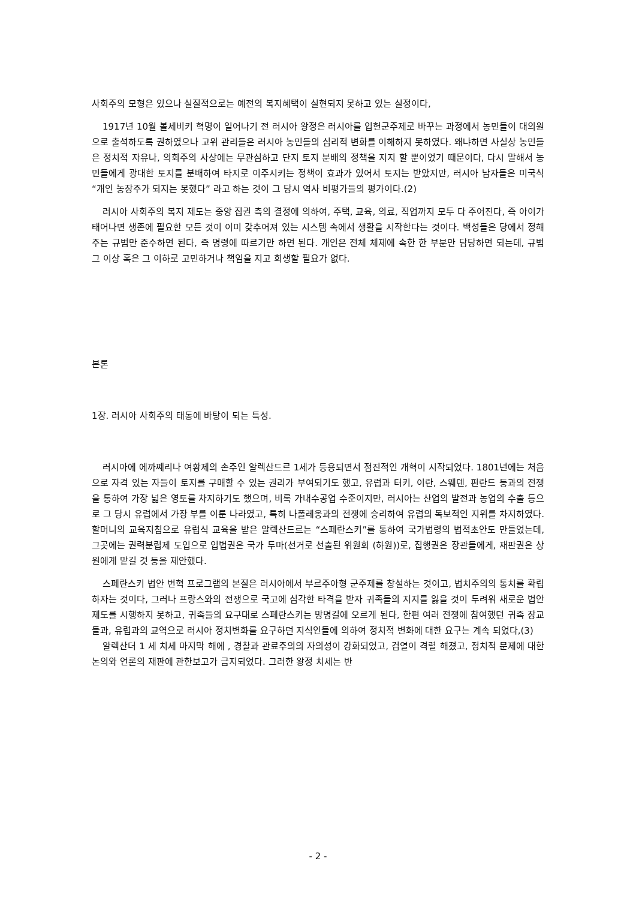사회주의 모형은 있으나 실질적으로는 예전의 복지혜택이 실현되지 못하고 있는 실정이다,
1917년 10월 볼세비키 혁명이 일어나기 전 러시아 왕정은 러시아를 입헌군주제로 바꾸는 과정에서 농민들이 대의원으로 출석하도록 권하였으나 고위 관리들은 러시아 농민들의 심리적 변화를 이해하지 못하였다. 왜냐하면 사실상 농민들은 정치적 자유나, 의회주의 사상에는 무관심하고 단지 토지 분배의 정책을 지지 할 뿐이었기 때문이다, 다시 말해서 농민들에게 광대한 토지를 분배하여 타지로 이주시키는 정책이 효과가 있어서 토지는 받았지만, 러시아 남자들은 미국식 “개인 농장주가 되지는 못했다” 라고 하는 것이 그 당시 역사 비평가들의 평가이다.(2)
러시아 사회주의 복지 제도는 중앙 집권 측의 결정에 의하여, 주택, 교육, 의료, 직업까지 모두 다 주어진다, 즉 아이가 태어나면 생존에 필요한 모든 것이 이미 갖추어져 있는 시스템 속에서 생활을 시작한다는 것이다. 백성들은 당에서 정해주는 규범만 준수하면 된다, 즉 명령에 따르기만 하면 된다. 개인은 전체 체제에 속한 한 부분만 담당하면 되는데, 규범 그 이상 혹은 그 이하로 고민하거나 책임을 지고 희생할 필요가 없다.
본론
1장. 러시아 사회주의 태동에 바탕이 되는 특성.
러시아에 에까쩨리나 여황제의 손주인 알렉산드르 1세가 등용되면서 점진적인 개혁이 시작되었다. 1801년에는 처음으로 자격 있는 자들이 토지를 구매할 수 있는 권리가 부여되기도 했고, 유럽과 터키, 이란, 스웨덴, 핀란드 등과의 전쟁을 통하여 가장 넓은 영토를 차지하기도 했으며, 비록 가내수공업 수준이지만, 러시아는 산업의 발전과 농업의 수출 등으로 그 당시 유럽에서 가장 부를 이룬 나라였고, 특히 나폴레옹과의 전쟁에 승리하여 유럽의 독보적인 지위를 차지하였다. 할머니의 교육지침으로 유럽식 교육을 받은 알렉산드르는 “스페란스키”를 통하여 국가법령의 법적초안도 만들었는데, 그곳에는 권력분립제 도입으로 입법권은 국가 두마(선거로 선출된 위원회 (하원))로, 집행권은 장관들에게, 재판권은 상원에게 맡길 것 등을 제안했다.
스페란스키 법안 변혁 프로그램의 본질은 러시아에서 부르주아형 군주제를 창설하는 것이고, 법치주의의 통치를 확립하자는 것이다, 그러나 프랑스와의 전쟁으로 국고에 심각한 타격을 받자 귀족들의 지지를 잃을 것이 두려워 새로운 법안 제도를 시행하지 못하고, 귀족들의 요구대로 스페란스키는 망명길에 오르게 된다, 한편 여러 전쟁에 참여했던 귀족 장교들과, 유럽과의 교역으로 러시아 정치변화를 요구하던 지식인들에 의하여 정치적 변화에 대한 요구는 계속 되었다,(3)
알렉산더 1 세 치세 마지막 해에 , 경찰과 관료주의의 자의성이 강화되었고, 검열이 격렬 해졌고, 정치적 문제에 대한 논의와 언론의 재판에 관한보고가 금지되었다. 그러한 왕정 치세는 반
- 2 -